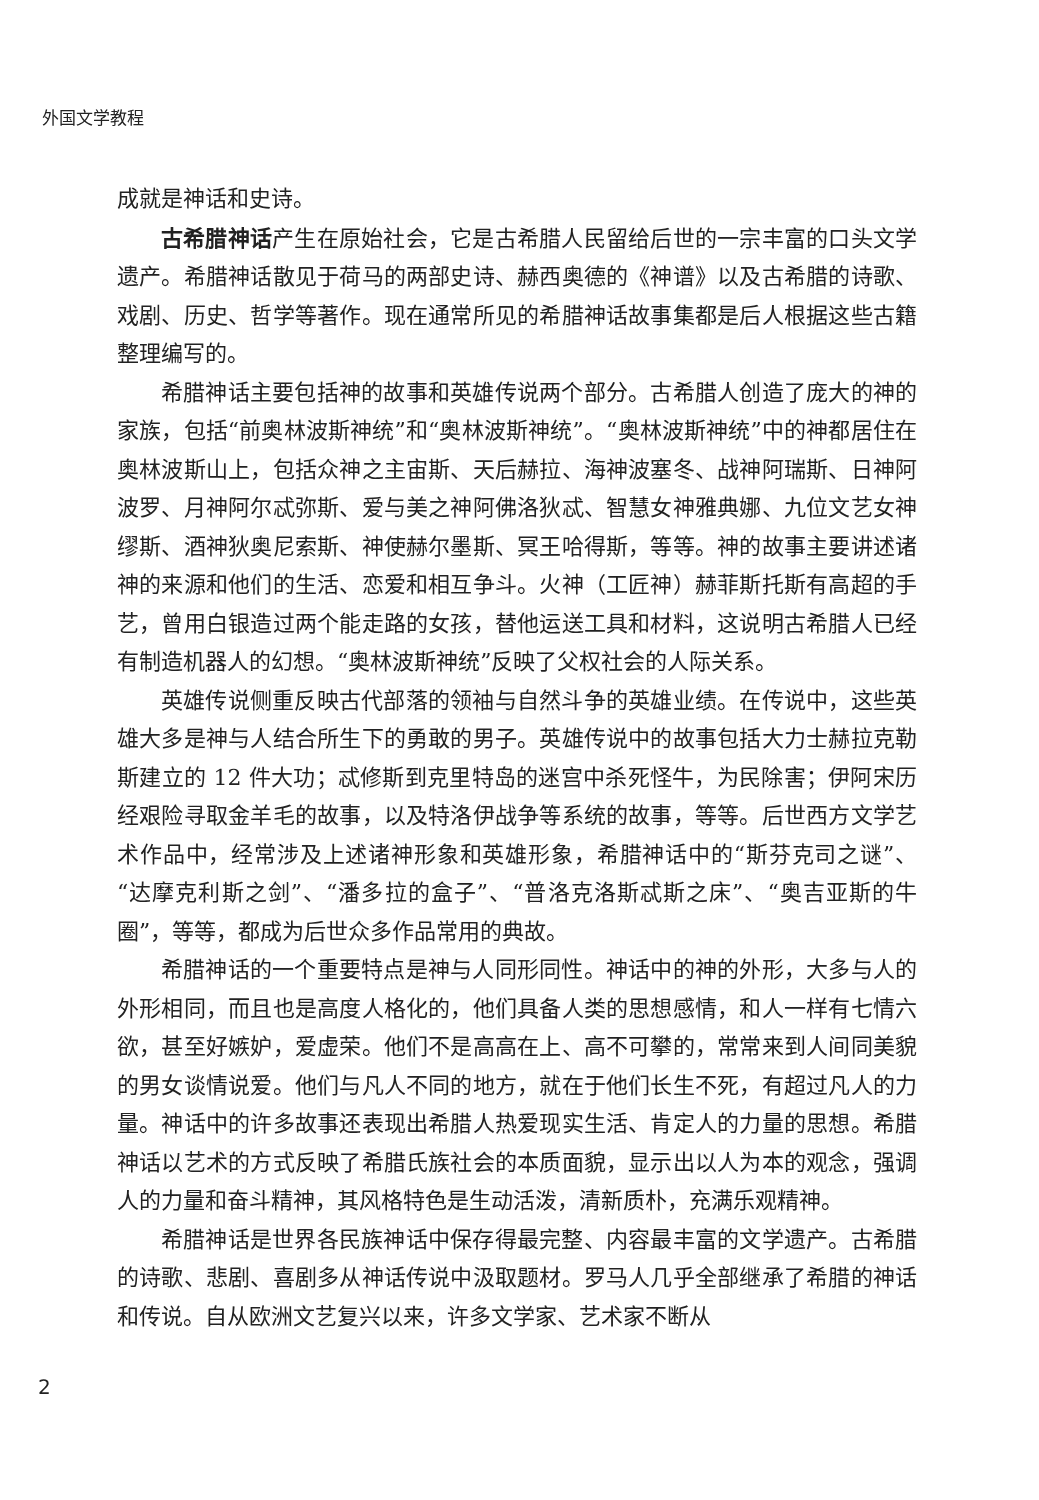外国文学教程
成就是神话和史诗。
古希腊神话产生在原始社会，它是古希腊人民留给后世的一宗丰富的口头文学遗产。希腊神话散见于荷马的两部史诗、赫西奥德的《神谱》以及古希腊的诗歌、戏剧、历史、哲学等著作。现在通常所见的希腊神话故事集都是后人根据这些古籍整理编写的。
希腊神话主要包括神的故事和英雄传说两个部分。古希腊人创造了庞大的神的家族，包括“前奥林波斯神统”和“奥林波斯神统”。“奥林波斯神统”中的神都居住在奥林波斯山上，包括众神之主宙斯、天后赫拉、海神波塞冬、战神阿瑞斯、日神阿波罗、月神阿尔忒弥斯、爱与美之神阿佛洛狄忒、智慧女神雅典娜、九位文艺女神缪斯、酒神狄奥尼索斯、神使赫尔墨斯、冥王哈得斯，等等。神的故事主要讲述诸神的来源和他们的生活、恋爱和相互争斗。火神（工匠神）赫菲斯托斯有高超的手艺，曾用白银造过两个能走路的女孩，替他运送工具和材料，这说明古希腊人已经有制造机器人的幻想。“奥林波斯神统”反映了父权社会的人际关系。
英雄传说侧重反映古代部落的领袖与自然斗争的英雄业绩。在传说中，这些英雄大多是神与人结合所生下的勇敢的男子。英雄传说中的故事包括大力士赫拉克勒斯建立的 12 件大功；忒修斯到克里特岛的迷宫中杀死怪牛，为民除害；伊阿宋历经艰险寻取金羊毛的故事，以及特洛伊战争等系统的故事，等等。后世西方文学艺术作品中，经常涉及上述诸神形象和英雄形象，希腊神话中的“斯芬克司之谜”、“达摩克利斯之剑”、“潘多拉的盒子”、“普洛克洛斯忒斯之床”、“奥吉亚斯的牛圈”，等等，都成为后世众多作品常用的典故。
希腊神话的一个重要特点是神与人同形同性。神话中的神的外形，大多与人的外形相同，而且也是高度人格化的，他们具备人类的思想感情，和人一样有七情六欲，甚至好嫉妒，爱虚荣。他们不是高高在上、高不可攀的，常常来到人间同美貌的男女谈情说爱。他们与凡人不同的地方，就在于他们长生不死，有超过凡人的力量。神话中的许多故事还表现出希腊人热爱现实生活、肯定人的力量的思想。希腊神话以艺术的方式反映了希腊氏族社会的本质面貌，显示出以人为本的观念，强调人的力量和奋斗精神，其风格特色是生动活泼，清新质朴，充满乐观精神。
希腊神话是世界各民族神话中保存得最完整、内容最丰富的文学遗产。古希腊的诗歌、悲剧、喜剧多从神话传说中汲取题材。罗马人几乎全部继承了希腊的神话和传说。自从欧洲文艺复兴以来，许多文学家、艺术家不断从
2